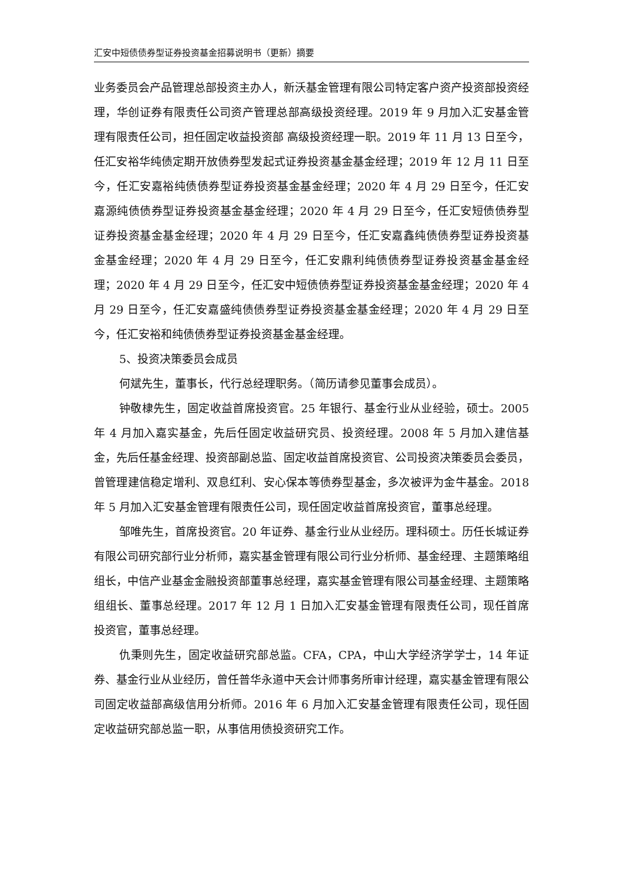汇安中短债债券型证券投资基金招募说明书（更新）摘要
业务委员会产品管理总部投资主办人，新沃基金管理有限公司特定客户资产投资部投资经理，华创证券有限责任公司资产管理总部高级投资经理。2019 年 9 月加入汇安基金管理有限责任公司，担任固定收益投资部 高级投资经理一职。2019 年 11 月 13 日至今，任汇安裕华纯债定期开放债券型发起式证券投资基金基金经理；2019 年 12 月 11 日至今，任汇安嘉裕纯债债券型证券投资基金基金经理；2020 年 4 月 29 日至今，任汇安嘉源纯债债券型证券投资基金基金经理；2020 年 4 月 29 日至今，任汇安短债债券型证券投资基金基金经理；2020 年 4 月 29 日至今，任汇安嘉鑫纯债债券型证券投资基金基金经理；2020 年 4 月 29 日至今，任汇安鼎利纯债债券型证券投资基金基金经理；2020 年 4 月 29 日至今，任汇安中短债债券型证券投资基金基金经理；2020 年 4 月 29 日至今，任汇安嘉盛纯债债券型证券投资基金基金经理；2020 年 4 月 29 日至今，任汇安裕和纯债债券型证券投资基金基金经理。
5、投资决策委员会成员
何斌先生，董事长，代行总经理职务。（简历请参见董事会成员）。
钟敬棣先生，固定收益首席投资官。25 年银行、基金行业从业经验，硕士。2005 年 4 月加入嘉实基金，先后任固定收益研究员、投资经理。2008 年 5 月加入建信基金，先后任基金经理、投资部副总监、固定收益首席投资官、公司投资决策委员会委员，曾管理建信稳定增利、双息红利、安心保本等债券型基金，多次被评为金牛基金。2018 年 5 月加入汇安基金管理有限责任公司，现任固定收益首席投资官，董事总经理。
邹唯先生，首席投资官。20 年证券、基金行业从业经历。理科硕士。历任长城证券有限公司研究部行业分析师，嘉实基金管理有限公司行业分析师、基金经理、主题策略组组长，中信产业基金金融投资部董事总经理，嘉实基金管理有限公司基金经理、主题策略组组长、董事总经理。2017 年 12 月 1 日加入汇安基金管理有限责任公司，现任首席投资官，董事总经理。
仇秉则先生，固定收益研究部总监。CFA，CPA，中山大学经济学学士，14 年证券、基金行业从业经历，曾任普华永道中天会计师事务所审计经理，嘉实基金管理有限公司固定收益部高级信用分析师。2016 年 6 月加入汇安基金管理有限责任公司，现任固定收益研究部总监一职，从事信用债投资研究工作。